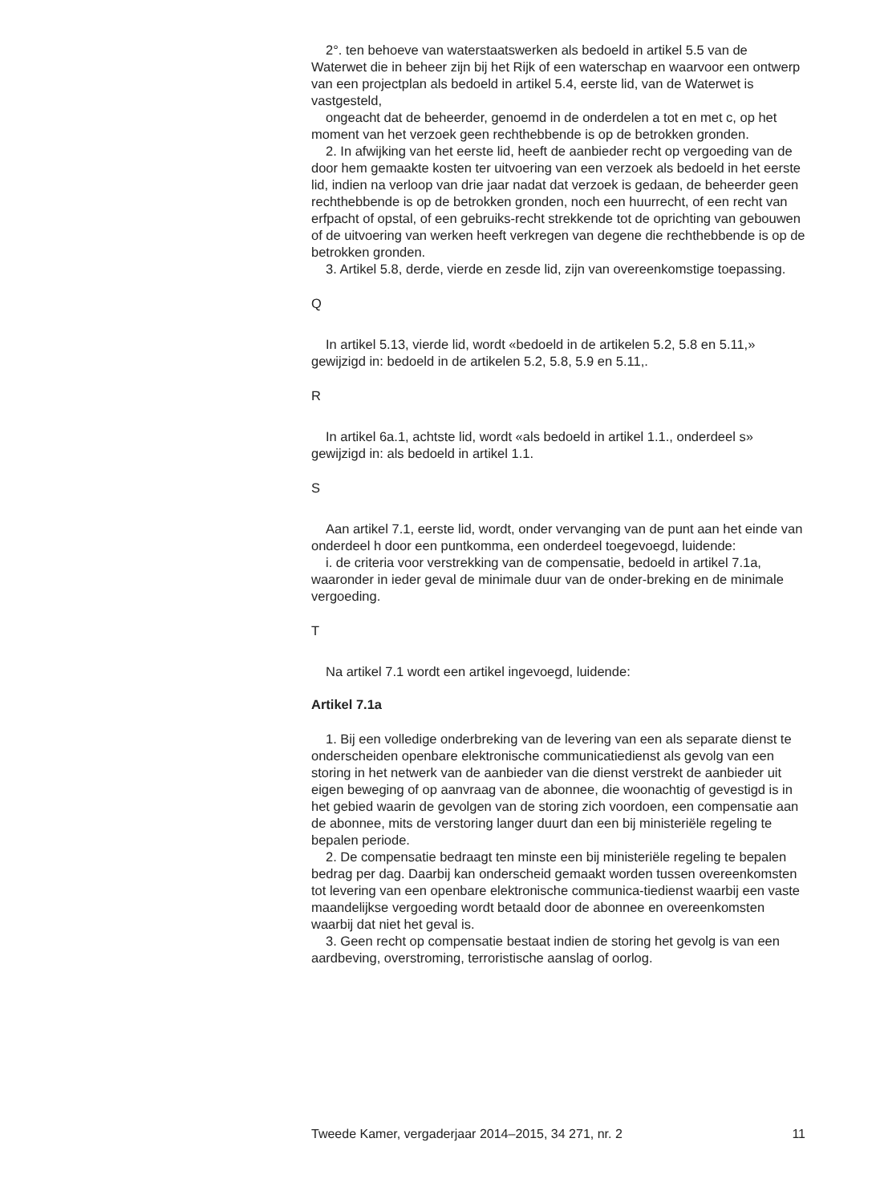2°. ten behoeve van waterstaatswerken als bedoeld in artikel 5.5 van de Waterwet die in beheer zijn bij het Rijk of een waterschap en waarvoor een ontwerp van een projectplan als bedoeld in artikel 5.4, eerste lid, van de Waterwet is vastgesteld,
ongeacht dat de beheerder, genoemd in de onderdelen a tot en met c, op het moment van het verzoek geen rechthebbende is op de betrokken gronden.
2. In afwijking van het eerste lid, heeft de aanbieder recht op vergoeding van de door hem gemaakte kosten ter uitvoering van een verzoek als bedoeld in het eerste lid, indien na verloop van drie jaar nadat dat verzoek is gedaan, de beheerder geen rechthebbende is op de betrokken gronden, noch een huurrecht, of een recht van erfpacht of opstal, of een gebruiks-recht strekkende tot de oprichting van gebouwen of de uitvoering van werken heeft verkregen van degene die rechthebbende is op de betrokken gronden.
3. Artikel 5.8, derde, vierde en zesde lid, zijn van overeenkomstige toepassing.
Q
In artikel 5.13, vierde lid, wordt «bedoeld in de artikelen 5.2, 5.8 en 5.11,» gewijzigd in: bedoeld in de artikelen 5.2, 5.8, 5.9 en 5.11,.
R
In artikel 6a.1, achtste lid, wordt «als bedoeld in artikel 1.1., onderdeel s» gewijzigd in: als bedoeld in artikel 1.1.
S
Aan artikel 7.1, eerste lid, wordt, onder vervanging van de punt aan het einde van onderdeel h door een puntkomma, een onderdeel toegevoegd, luidende:
i. de criteria voor verstrekking van de compensatie, bedoeld in artikel 7.1a, waaronder in ieder geval de minimale duur van de onder-breking en de minimale vergoeding.
T
Na artikel 7.1 wordt een artikel ingevoegd, luidende:
Artikel 7.1a
1. Bij een volledige onderbreking van de levering van een als separate dienst te onderscheiden openbare elektronische communicatiedienst als gevolg van een storing in het netwerk van de aanbieder van die dienst verstrekt de aanbieder uit eigen beweging of op aanvraag van de abonnee, die woonachtig of gevestigd is in het gebied waarin de gevolgen van de storing zich voordoen, een compensatie aan de abonnee, mits de verstoring langer duurt dan een bij ministeriële regeling te bepalen periode.
2. De compensatie bedraagt ten minste een bij ministeriële regeling te bepalen bedrag per dag. Daarbij kan onderscheid gemaakt worden tussen overeenkomsten tot levering van een openbare elektronische communica-tiedienst waarbij een vaste maandelijkse vergoeding wordt betaald door de abonnee en overeenkomsten waarbij dat niet het geval is.
3. Geen recht op compensatie bestaat indien de storing het gevolg is van een aardbeving, overstroming, terroristische aanslag of oorlog.
Tweede Kamer, vergaderjaar 2014–2015, 34 271, nr. 2 11